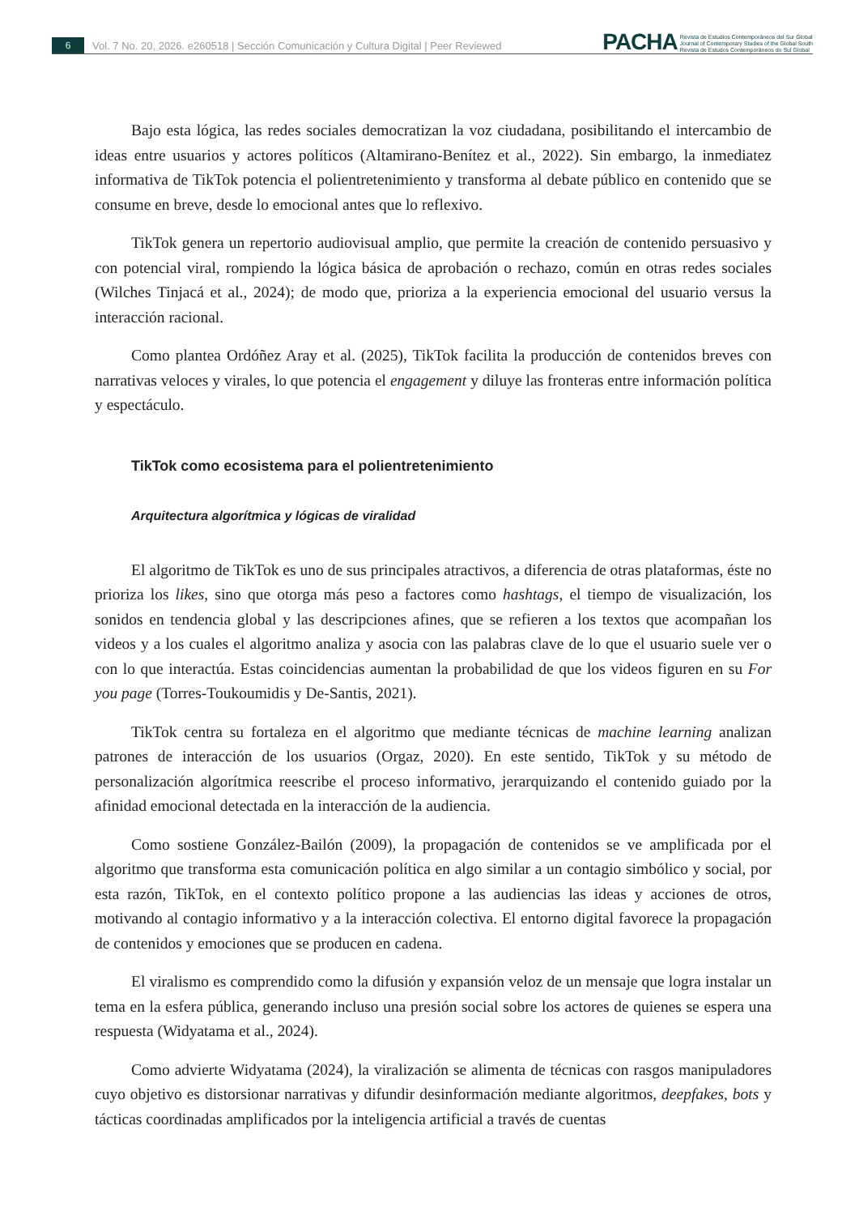6
Vol. 7 No. 20, 2026. e260518 | Sección Comunicación y Cultura Digital | Peer Reviewed
PACHA
Revista de Estudios Contemporáneos del Sur Global
Journal of Contemporary Studies of the Global South
Revista de Estudos Contemporâneos do Sul Global
Bajo esta lógica, las redes sociales democratizan la voz ciudadana, posibilitando el intercambio de ideas entre usuarios y actores políticos (Altamirano-Benítez et al., 2022). Sin embargo, la inmediatez informativa de TikTok potencia el polientretenimiento y transforma al debate público en contenido que se consume en breve, desde lo emocional antes que lo reflexivo.
TikTok genera un repertorio audiovisual amplio, que permite la creación de contenido persuasivo y con potencial viral, rompiendo la lógica básica de aprobación o rechazo, común en otras redes sociales (Wilches Tinjacá et al., 2024); de modo que, prioriza a la experiencia emocional del usuario versus la interacción racional.
Como plantea Ordóñez Aray et al. (2025), TikTok facilita la producción de contenidos breves con narrativas veloces y virales, lo que potencia el engagement y diluye las fronteras entre información política y espectáculo.
TikTok como ecosistema para el polientretenimiento
Arquitectura algorítmica y lógicas de viralidad
El algoritmo de TikTok es uno de sus principales atractivos, a diferencia de otras plataformas, éste no prioriza los likes, sino que otorga más peso a factores como hashtags, el tiempo de visualización, los sonidos en tendencia global y las descripciones afines, que se refieren a los textos que acompañan los videos y a los cuales el algoritmo analiza y asocia con las palabras clave de lo que el usuario suele ver o con lo que interactúa. Estas coincidencias aumentan la probabilidad de que los videos figuren en su For you page (Torres-Toukoumidis y De-Santis, 2021).
TikTok centra su fortaleza en el algoritmo que mediante técnicas de machine learning analizan patrones de interacción de los usuarios (Orgaz, 2020). En este sentido, TikTok y su método de personalización algorítmica reescribe el proceso informativo, jerarquizando el contenido guiado por la afinidad emocional detectada en la interacción de la audiencia.
Como sostiene González-Bailón (2009), la propagación de contenidos se ve amplificada por el algoritmo que transforma esta comunicación política en algo similar a un contagio simbólico y social, por esta razón, TikTok, en el contexto político propone a las audiencias las ideas y acciones de otros, motivando al contagio informativo y a la interacción colectiva. El entorno digital favorece la propagación de contenidos y emociones que se producen en cadena.
El viralismo es comprendido como la difusión y expansión veloz de un mensaje que logra instalar un tema en la esfera pública, generando incluso una presión social sobre los actores de quienes se espera una respuesta (Widyatama et al., 2024).
Como advierte Widyatama (2024), la viralización se alimenta de técnicas con rasgos manipuladores cuyo objetivo es distorsionar narrativas y difundir desinformación mediante algoritmos, deepfakes, bots y tácticas coordinadas amplificados por la inteligencia artificial a través de cuentas